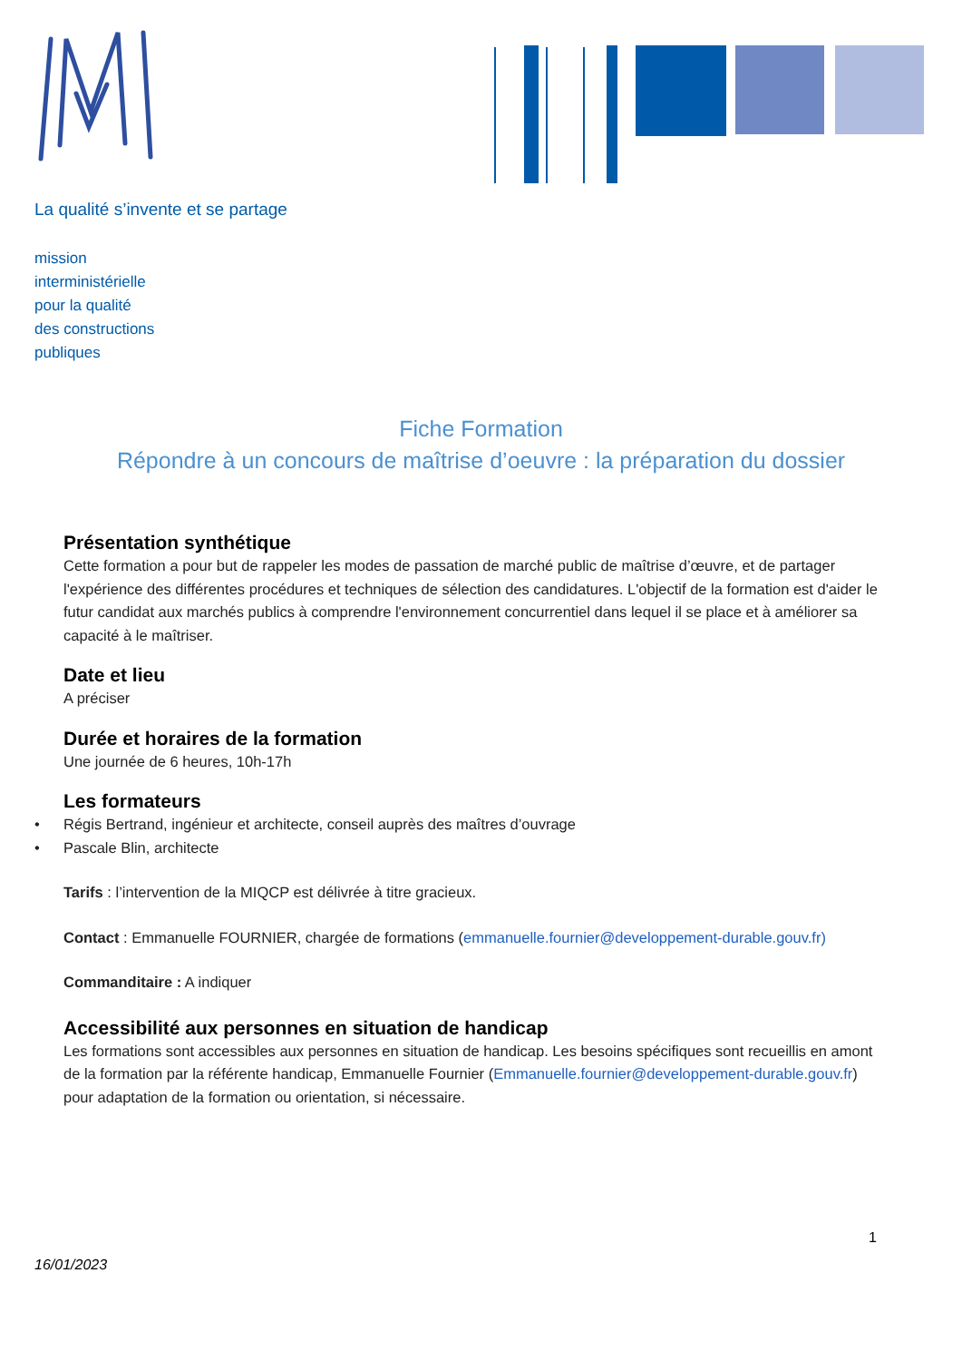La qualité s’invente et se partage
mission
interministérielle
pour la qualité
des constructions
publiques
Fiche Formation
Répondre à un concours de maîtrise d’oeuvre : la préparation du dossier
Présentation synthétique
Cette formation a pour but de rappeler les modes de passation de marché public de maîtrise d’œuvre, et de partager l'expérience des différentes procédures et techniques de sélection des candidatures. L'objectif de la formation est d'aider le futur candidat aux marchés publics à comprendre l'environnement concurrentiel dans lequel il se place et à améliorer sa capacité à le maîtriser.
Date et lieu
A préciser
Durée et horaires de la formation
Une journée de 6 heures, 10h-17h
Les formateurs
• Régis Bertrand, ingénieur et architecte, conseil auprès des maîtres d’ouvrage
• Pascale Blin, architecte
Tarifs : l’intervention de la MIQCP est délivrée à titre gracieux.
Contact : Emmanuelle FOURNIER, chargée de formations (emmanuelle.fournier@developpement-durable.gouv.fr)
Commanditaire : A indiquer
Accessibilité aux personnes en situation de handicap
Les formations sont accessibles aux personnes en situation de handicap. Les besoins spécifiques sont recueillis en amont de la formation par la référente handicap, Emmanuelle Fournier (Emmanuelle.fournier@developpement-durable.gouv.fr) pour adaptation de la formation ou orientation, si nécessaire.
1
16/01/2023